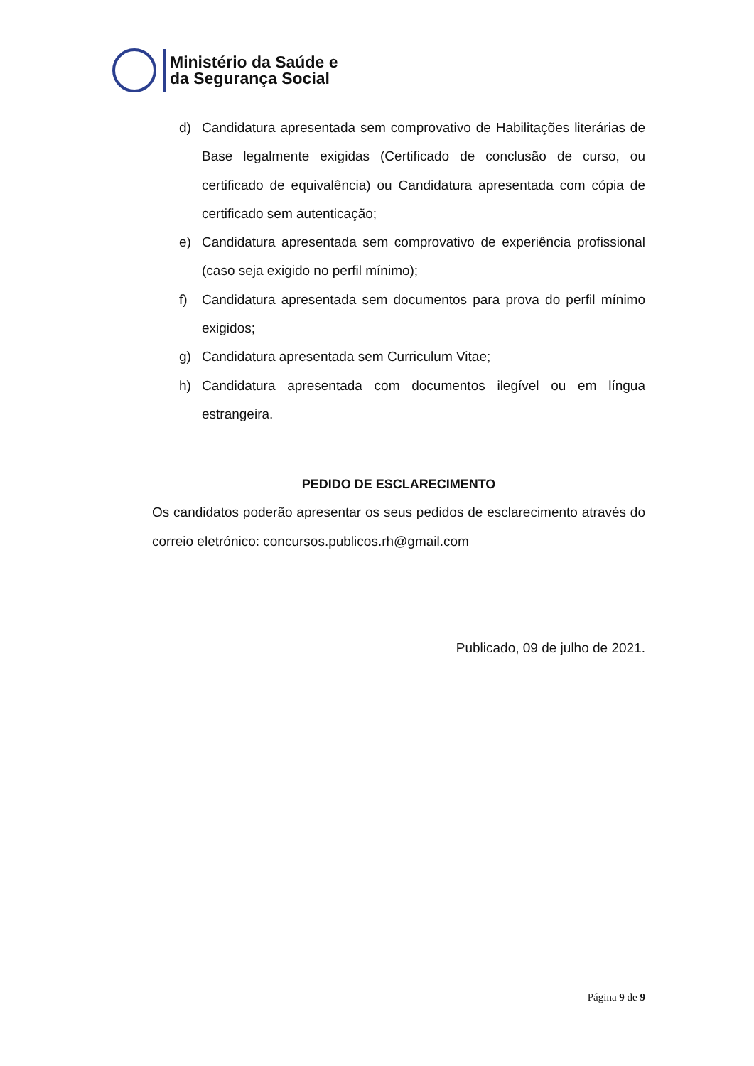Ministério da Saúde e
da Segurança Social
d) Candidatura apresentada sem comprovativo de Habilitações literárias de Base legalmente exigidas (Certificado de conclusão de curso, ou certificado de equivalência) ou Candidatura apresentada com cópia de certificado sem autenticação;
e) Candidatura apresentada sem comprovativo de experiência profissional (caso seja exigido no perfil mínimo);
f) Candidatura apresentada sem documentos para prova do perfil mínimo exigidos;
g) Candidatura apresentada sem Curriculum Vitae;
h) Candidatura apresentada com documentos ilegível ou em língua estrangeira.
PEDIDO DE ESCLARECIMENTO
Os candidatos poderão apresentar os seus pedidos de esclarecimento através do correio eletrónico: concursos.publicos.rh@gmail.com
Publicado, 09 de julho de 2021.
Página 9 de 9